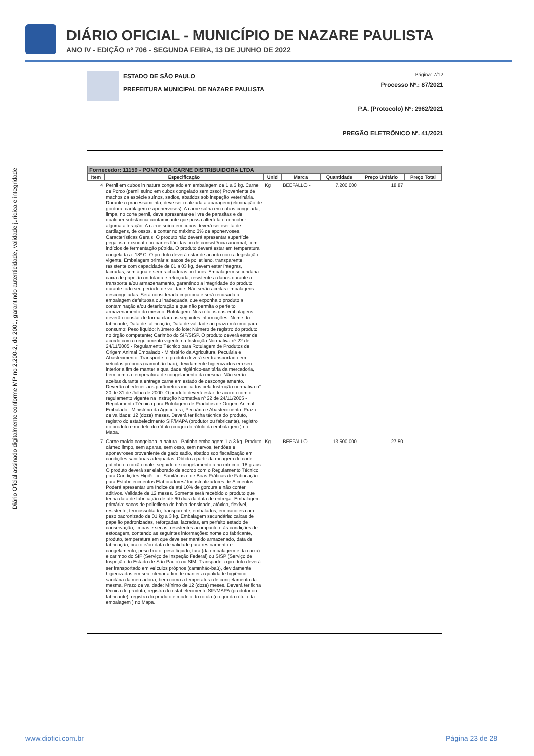DIÁRIO OFICIAL - MUNICÍPIO DE NAZARE PAULISTA
ANO IV - EDIÇÃO nº 706 - SEGUNDA FEIRA, 13 DE JUNHO DE 2022
Diário Oficial assinado digitalmente conforme MP no 2.200-2, de 2001, garantindo autenticidade, validade jurídica e integridade
ESTADO DE SÃO PAULO
PREFEITURA MUNICIPAL DE NAZARE PAULISTA
Página: 7/12
Processo Nº.: 87/2021
P.A. (Protocolo) Nº: 2962/2021
PREGÃO ELETRÔNICO Nº. 41/2021
| Fornecedor: 11159 - PONTO DA CARNE DISTRIBUIDORA LTDA | | | | | | |
| --- | --- | --- | --- | --- | --- | --- |
| Item | Especificação | Unid | Marca | Quantidade | Preço Unitário | Preço Total |
| 4 | Pernil em cubos in natura congelado em embalagem de 1 a 3 kg. Carne de Porco (pernil suíno em cubos congelado sem osso) Proveniente de machos da espécie suínos, sadios, abatidos sob inspeção veterinária. Durante o processamento, deve ser realizada a aparagem (eliminação de gordura, cartilagem e aponervoses). A carne suína em cubos congelada, limpa, no corte pernil, deve apresentar-se livre de parasitas e de qualquer substância contaminante que possa alterá-la ou encobrir alguma alteração. A carne suína em cubos deverá ser isenta de cartilagens, de ossos, e conter no máximo 3% de aponervoses. Características Gerais: O produto não deverá apresentar superfície pegajosa, exsudato ou partes flácidas ou de consistência anormal, com indícios de fermentação pútrida. O produto deverá estar em temperatura congelada a -18º C. O produto deverá estar de acordo com a legislação vigente, Embalagem primária: sacos de polietileno, transparente, resistente com capacidade de 01 a 03 kg, devem estar íntegras, lacradas, sem água e sem rachaduras ou furos. Embalagem secundária: caixa de papelão ondulada e reforçada, resistente a danos durante o transporte e/ou armazenamento, garantindo a integridade do produto durante todo seu período de validade. Não serão aceitas embalagens descongeladas. Será considerada imprópria e será recusada a embalagem defeituosa ou inadequada, que exponha o produto a contaminação e/ou deterioração e que não permita o perfeito armazenamento do mesmo. Rotulagem: Nos rótulos das embalagens deverão constar de forma clara as seguintes informações: Nome do fabricante; Data de fabricação; Data de validade ou prazo máximo para consumo; Peso líquido; Número do lote; Número de registro do produto no órgão competente; Carimbo do SIF/SISP. O produto deverá estar de acordo com o regulamento vigente na Instrução Normativa nº 22 de 24/11/2005 - Regulamento Técnico para Rotulagem de Produtos de Origem Animal Embalado - Ministério da Agricultura, Pecuária e Abastecimento. Transporte: o produto deverá ser transportado em veículos próprios (caminhão-baú), devidamente higienizados em seu interior a fim de manter a qualidade higiênico-sanitária da mercadoria, bem como a temperatura de congelamento da mesma. Não serão aceitas durante a entrega carne em estado de descongelamento. Deverão obedecer aos parâmetros indicados pela Instrução normativa n° 20 de 31 de Julho de 2000. O produto deverá estar de acordo com o regulamento vigente na Instrução Normativa nº 22 de 24/11/2005 - Regulamento Técnico para Rotulagem de Produtos de Origem Animal Embalado - Ministério da Agricultura, Pecuária e Abastecimento. Prazo de validade: 12 (doze) meses. Deverá ter ficha técnica do produto, registro do estabelecimento SIF/MAPA (produtor ou fabricante), registro do produto e modelo do rótulo (croqui do rótulo da embalagem ) no Mapa. | Kg | BEEFALLO - | 7.200,000 | 18,87 | |
| 7 | Carne moída congelada in natura - Patinho embalagem 1 a 3 kg. Produto cárneo limpo, sem aparas, sem osso, sem nervos, tendões e aponevroses proveniente de gado sadio, abatido sob fiscalização em condições sanitárias adequadas. Obtido a partir da moagem do corte patinho ou coxão mole, seguido de congelamento a no mínimo -18 graus. O produto deverá ser elaborado de acordo com o Regulamento Técnico para Condições Higiênico- Sanitárias e de Boas Práticas de Fabricação para Estabelecimentos Elaboradores/ Industrializadores de Alimentos. Poderá apresentar um índice de até 10% de gordura e não conter aditivos. Validade de 12 meses. Somente será recebido o produto que tenha data de fabricação de até 60 dias da data de entrega. Embalagem primária: sacos de polietileno de baixa densidade, atóxico, flexível, resistente, termossoldado, transparente, embalados, em pacotes com peso padronizado de 01 kg a 3 kg. Embalagem secundária: caixas de papelão padronizadas, reforçadas, lacradas, em perfeito estado de conservação, limpas e secas, resistentes ao impacto e às condições de estocagem, contendo as seguintes informações: nome do fabricante, produto, temperatura em que deve ser mantido armazenado, data de fabricação, prazo e/ou data de validade para resfriamento e congelamento, peso bruto, peso líquido, tara (da embalagem e da caixa) e carimbo do SIF (Serviço de Inspeção Federal) ou SISP (Serviço de Inspeção do Estado de São Paulo) ou SIM. Transporte: o produto deverá ser transportado em veículos próprios (caminhão-baú), devidamente higienizados em seu interior a fim de manter a qualidade higiênico-sanitária da mercadoria, bem como a temperatura de congelamento da mesma. Prazo de validade: Mínimo de 12 (doze) meses. Deverá ter ficha técnica do produto, registro do estabelecimento SIF/MAPA (produtor ou fabricante), registro do produto e modelo do rótulo (croqui do rótulo da embalagem ) no Mapa. | Kg | BEEFALLO - | 13.500,000 | 27,50 | |
www.diofici.com.br Página 23 de 28